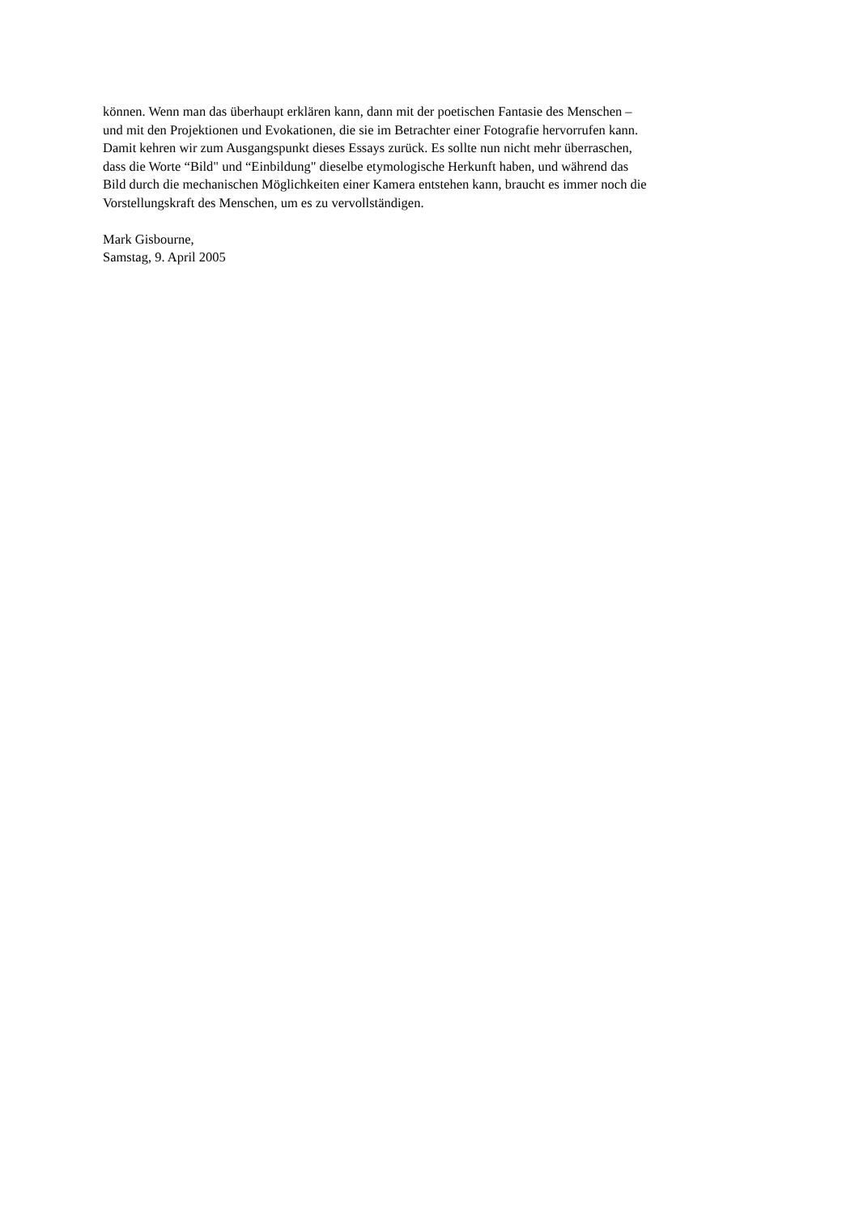können. Wenn man das überhaupt erklären kann, dann mit der poetischen Fantasie des Menschen –
und mit den Projektionen und Evokationen, die sie im Betrachter einer Fotografie hervorrufen kann.
Damit kehren wir zum Ausgangspunkt dieses Essays zurück. Es sollte nun nicht mehr überraschen,
dass die Worte “Bild" und “Einbildung" dieselbe etymologische Herkunft haben, und während das
Bild durch die mechanischen Möglichkeiten einer Kamera entstehen kann, braucht es immer noch die
Vorstellungskraft des Menschen, um es zu vervollständigen.
Mark Gisbourne,
Samstag, 9. April 2005